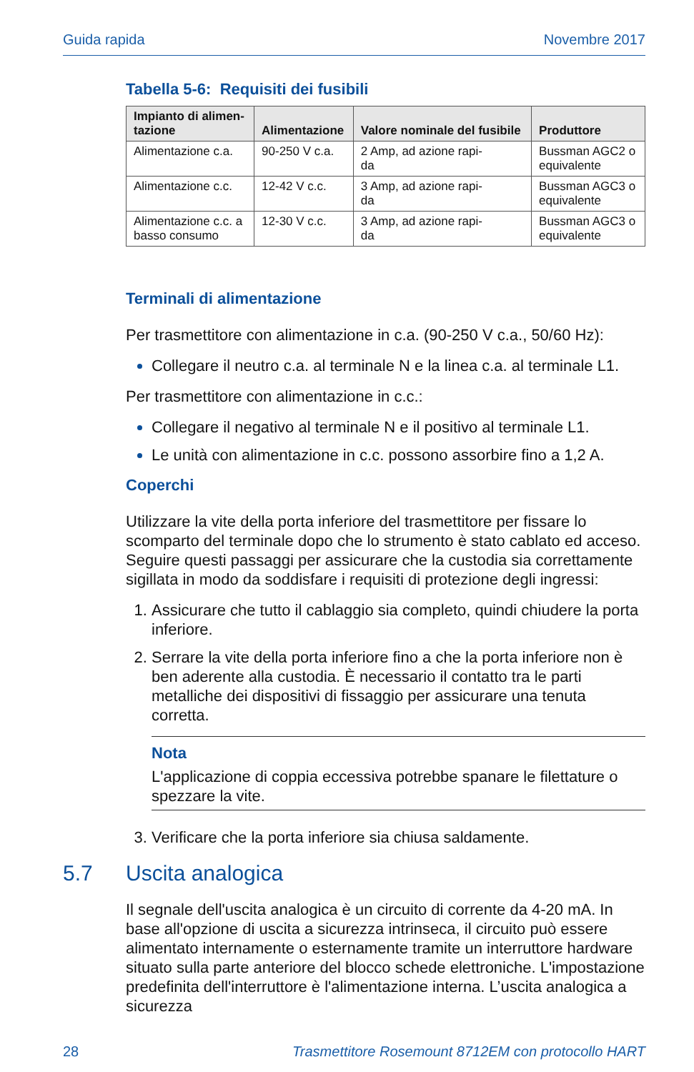Guida rapida Novembre 2017
Tabella 5-6: Requisiti dei fusibili
| Impianto di alimen- tazione | Alimentazione | Valore nominale del fusibile | Produttore |
| --- | --- | --- | --- |
| Alimentazione c.a. | 90-250 V c.a. | 2 Amp, ad azione rapi- da | Bussman AGC2 o equivalente |
| Alimentazione c.c. | 12-42 V c.c. | 3 Amp, ad azione rapi- da | Bussman AGC3 o equivalente |
| Alimentazione c.c. a basso consumo | 12-30 V c.c. | 3 Amp, ad azione rapi- da | Bussman AGC3 o equivalente |
Terminali di alimentazione
Per trasmettitore con alimentazione in c.a. (90-250 V c.a., 50/60 Hz):
Collegare il neutro c.a. al terminale N e la linea c.a. al terminale L1.
Per trasmettitore con alimentazione in c.c.:
Collegare il negativo al terminale N e il positivo al terminale L1.
Le unità con alimentazione in c.c. possono assorbire fino a 1,2 A.
Coperchi
Utilizzare la vite della porta inferiore del trasmettitore per fissare lo scomparto del terminale dopo che lo strumento è stato cablato ed acceso. Seguire questi passaggi per assicurare che la custodia sia correttamente sigillata in modo da soddisfare i requisiti di protezione degli ingressi:
Assicurare che tutto il cablaggio sia completo, quindi chiudere la porta inferiore.
Serrare la vite della porta inferiore fino a che la porta inferiore non è ben aderente alla custodia. È necessario il contatto tra le parti metalliche dei dispositivi di fissaggio per assicurare una tenuta corretta.
Nota
L'applicazione di coppia eccessiva potrebbe spanare le filettature o spezzare la vite.
Verificare che la porta inferiore sia chiusa saldamente.
5.7 Uscita analogica
Il segnale dell'uscita analogica è un circuito di corrente da 4-20 mA. In base all'opzione di uscita a sicurezza intrinseca, il circuito può essere alimentato internamente o esternamente tramite un interruttore hardware situato sulla parte anteriore del blocco schede elettroniche. L'impostazione predefinita dell'interruttore è l'alimentazione interna. L’uscita analogica a sicurezza
28 Trasmettitore Rosemount 8712EM con protocollo HART